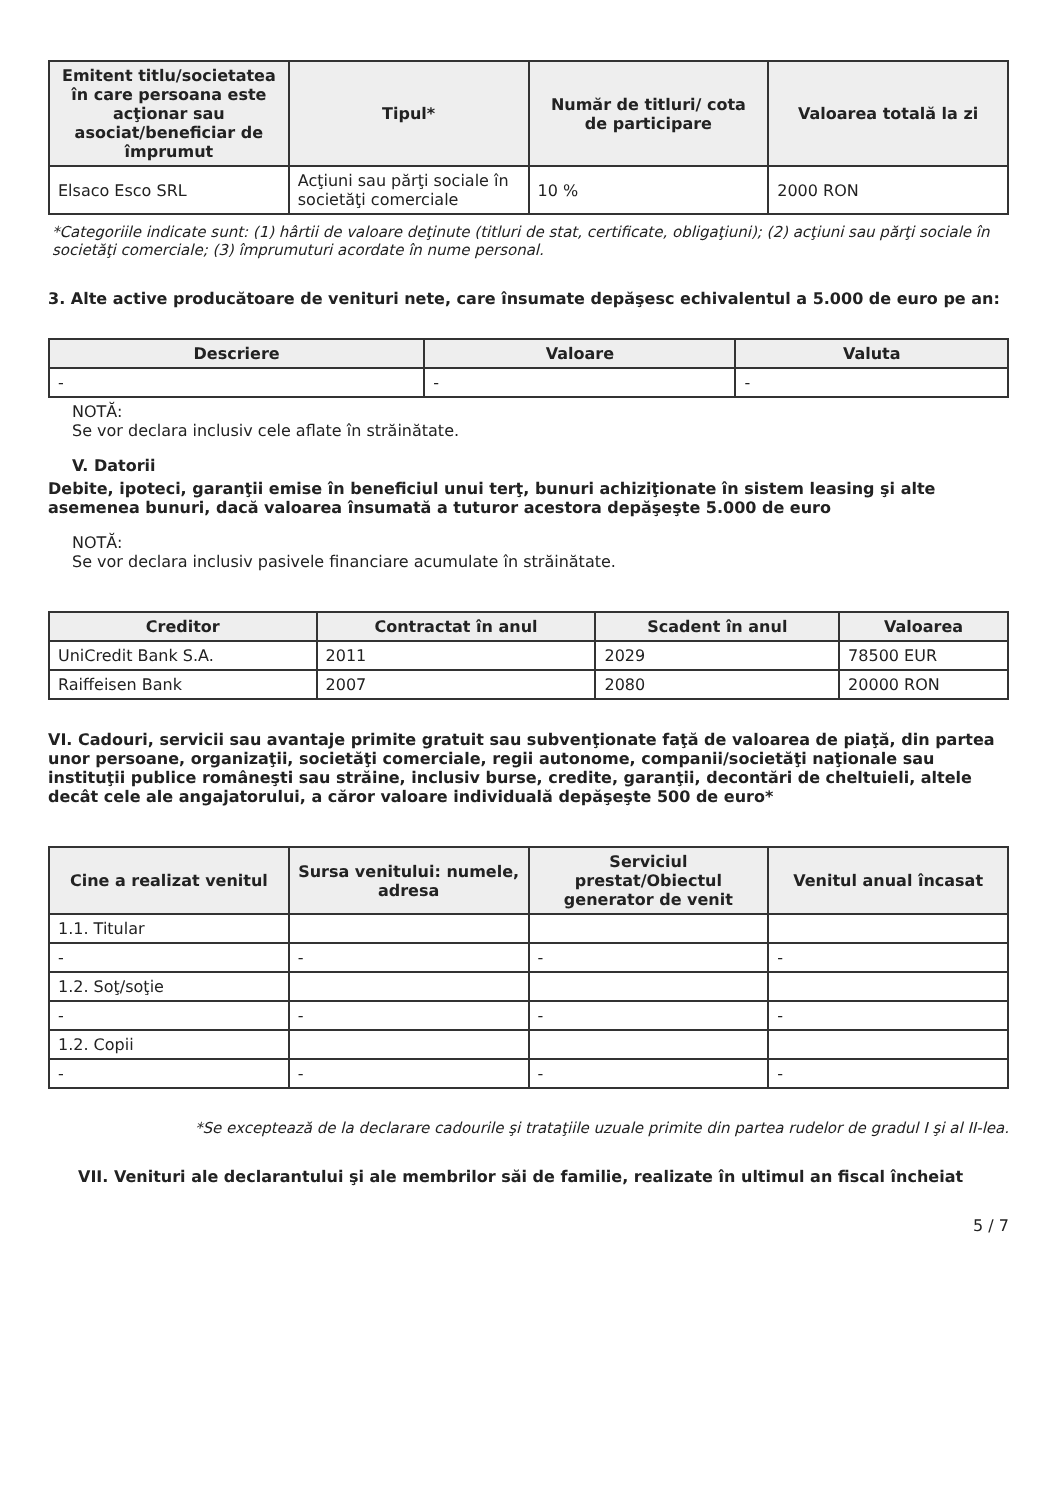| Emitent titlu/societatea în care persoana este acţionar sau asociat/beneficiar de împrumut | Tipul* | Număr de titluri/ cota de participare | Valoarea totală la zi |
| --- | --- | --- | --- |
| Elsaco Esco SRL | Acţiuni sau părţi sociale în societăţi comerciale | 10 % | 2000 RON |
*Categoriile indicate sunt: (1) hârtii de valoare deţinute (titluri de stat, certificate, obligaţiuni); (2) acţiuni sau părţi sociale în societăţi comerciale; (3) împrumuturi acordate în nume personal.
3. Alte active producătoare de venituri nete, care însumate depăşesc echivalentul a 5.000 de euro pe an:
| Descriere | Valoare | Valuta |
| --- | --- | --- |
| - | - | - |
NOTĂ:
Se vor declara inclusiv cele aflate în străinătate.
V. Datorii
Debite, ipoteci, garanţii emise în beneficiul unui terţ, bunuri achiziţionate în sistem leasing şi alte asemenea bunuri, dacă valoarea însumată a tuturor acestora depăşeşte 5.000 de euro
NOTĂ:
Se vor declara inclusiv pasivele financiare acumulate în străinătate.
| Creditor | Contractat în anul | Scadent în anul | Valoarea |
| --- | --- | --- | --- |
| UniCredit Bank S.A. | 2011 | 2029 | 78500 EUR |
| Raiffeisen Bank | 2007 | 2080 | 20000 RON |
VI. Cadouri, servicii sau avantaje primite gratuit sau subvenţionate faţă de valoarea de piaţă, din partea unor persoane, organizaţii, societăţi comerciale, regii autonome, companii/societăţi naţionale sau instituţii publice româneşti sau străine, inclusiv burse, credite, garanţii, decontări de cheltuieli, altele decât cele ale angajatorului, a căror valoare individuală depăşeşte 500 de euro*
| Cine a realizat venitul | Sursa venitului: numele, adresa | Serviciul prestat/Obiectul generator de venit | Venitul anual încasat |
| --- | --- | --- | --- |
| 1.1. Titular | | | |
| - | - | - | - |
| 1.2. Soţ/soţie | | | |
| - | - | - | - |
| 1.2. Copii | | | |
| - | - | - | - |
*Se exceptează de la declarare cadourile şi trataţiile uzuale primite din partea rudelor de gradul I şi al II-lea.
VII. Venituri ale declarantului şi ale membrilor săi de familie, realizate în ultimul an fiscal încheiat
5 / 7